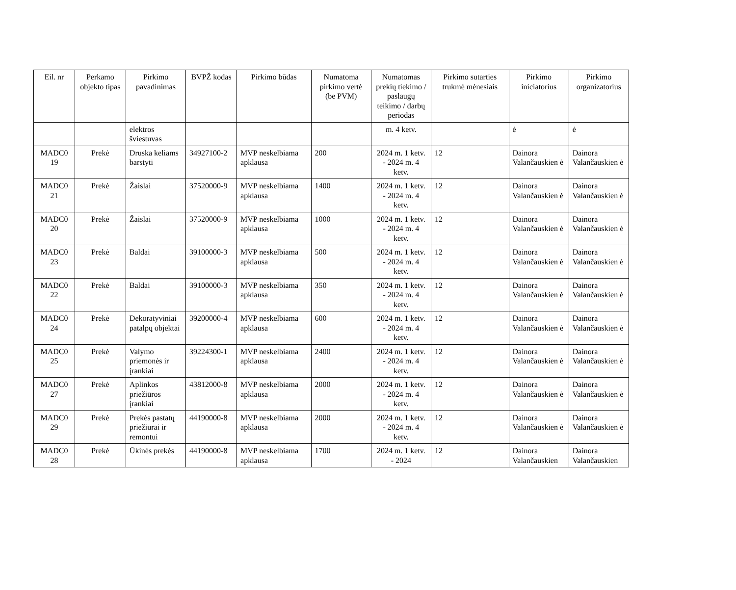| Eil. nr | Perkamo objekto tipas | Pirkimo pavadinimas | BVPŽ kodas | Pirkimo būdas | Numatoma pirkimo vertė (be PVM) | Numatomas prekių tiekimo / paslaugų teikimo / darbų periodas | Pirkimo sutarties trukmė mėnesiais | Pirkimo iniciatorius | Pirkimo organizatorius |
| --- | --- | --- | --- | --- | --- | --- | --- | --- | --- |
| | | elektros šviestuvas | | | | m. 4 ketv. | | ė | ė |
| MADC0 19 | Prekė | Druska keliams barstyti | 34927100-2 | MVP neskelbiama apklausa | 200 | 2024 m. 1 ketv. - 2024 m. 4 ketv. | 12 | Dainora Valančauskien ė | Dainora Valančauskien ė |
| MADC0 21 | Prekė | Žaislai | 37520000-9 | MVP neskelbiama apklausa | 1400 | 2024 m. 1 ketv. - 2024 m. 4 ketv. | 12 | Dainora Valančauskien ė | Dainora Valančauskien ė |
| MADC0 20 | Prekė | Žaislai | 37520000-9 | MVP neskelbiama apklausa | 1000 | 2024 m. 1 ketv. - 2024 m. 4 ketv. | 12 | Dainora Valančauskien ė | Dainora Valančauskien ė |
| MADC0 23 | Prekė | Baldai | 39100000-3 | MVP neskelbiama apklausa | 500 | 2024 m. 1 ketv. - 2024 m. 4 ketv. | 12 | Dainora Valančauskien ė | Dainora Valančauskien ė |
| MADC0 22 | Prekė | Baldai | 39100000-3 | MVP neskelbiama apklausa | 350 | 2024 m. 1 ketv. - 2024 m. 4 ketv. | 12 | Dainora Valančauskien ė | Dainora Valančauskien ė |
| MADC0 24 | Prekė | Dekoratyviniai patalpų objektai | 39200000-4 | MVP neskelbiama apklausa | 600 | 2024 m. 1 ketv. - 2024 m. 4 ketv. | 12 | Dainora Valančauskien ė | Dainora Valančauskien ė |
| MADC0 25 | Prekė | Valymo priemonės ir įrankiai | 39224300-1 | MVP neskelbiama apklausa | 2400 | 2024 m. 1 ketv. - 2024 m. 4 ketv. | 12 | Dainora Valančauskien ė | Dainora Valančauskien ė |
| MADC0 27 | Prekė | Aplinkos priežiūros įrankiai | 43812000-8 | MVP neskelbiama apklausa | 2000 | 2024 m. 1 ketv. - 2024 m. 4 ketv. | 12 | Dainora Valančauskien ė | Dainora Valančauskien ė |
| MADC0 29 | Prekė | Prekės pastatų priežiūrai ir remontui | 44190000-8 | MVP neskelbiama apklausa | 2000 | 2024 m. 1 ketv. - 2024 m. 4 ketv. | 12 | Dainora Valančauskien ė | Dainora Valančauskien ė |
| MADC0 28 | Prekė | Ūkinės prekės | 44190000-8 | MVP neskelbiama apklausa | 1700 | 2024 m. 1 ketv. - 2024 | 12 | Dainora Valančauskien | Dainora Valančauskien |